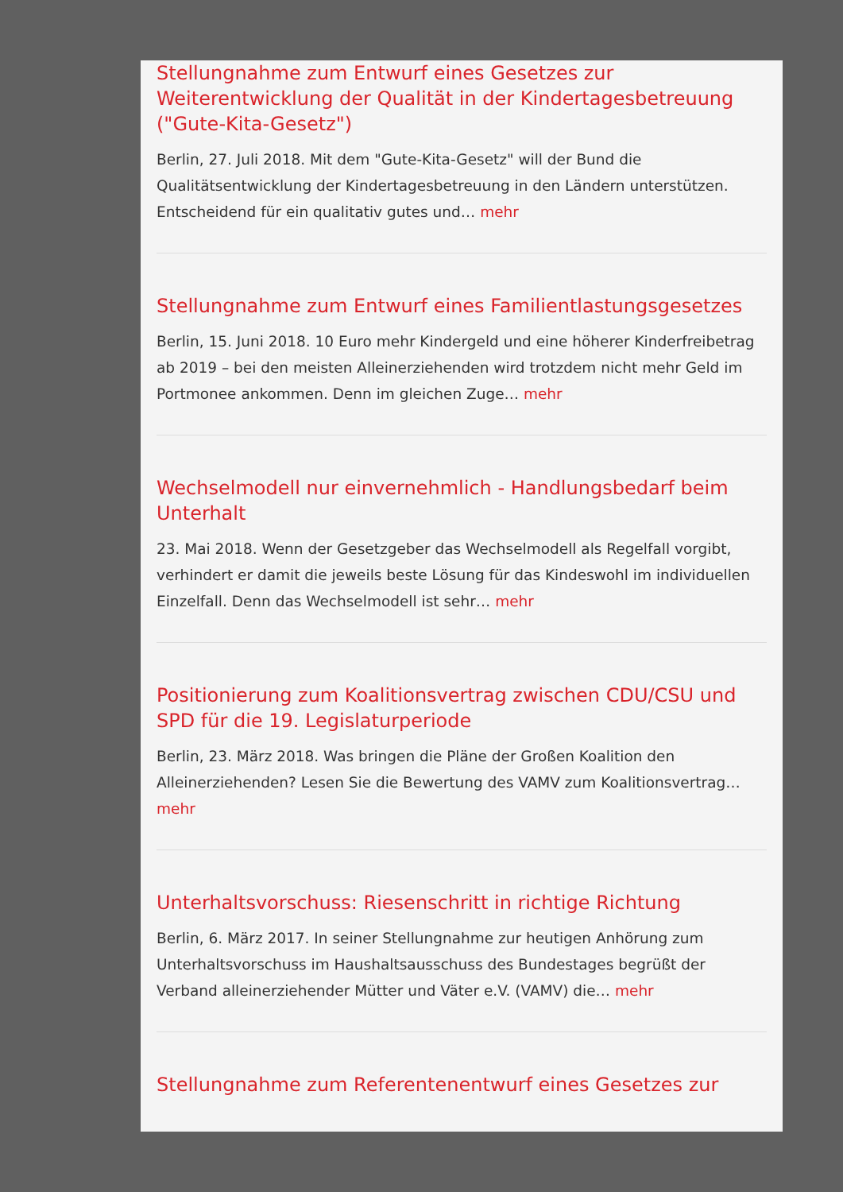Stellungnahme zum Entwurf eines Gesetzes zur Weiterentwicklung der Qualität in der Kindertagesbetreuung ("Gute-Kita-Gesetz")
Berlin, 27. Juli 2018. Mit dem "Gute-Kita-Gesetz" will der Bund die Qualitätsentwicklung der Kindertagesbetreuung in den Ländern unterstützen. Entscheidend für ein qualitativ gutes und… mehr
Stellungnahme zum Entwurf eines Familientlastungsgesetzes
Berlin, 15. Juni 2018. 10 Euro mehr Kindergeld und eine höherer Kinderfreibetrag ab 2019 – bei den meisten Alleinerziehenden wird trotzdem nicht mehr Geld im Portmonee ankommen. Denn im gleichen Zuge… mehr
Wechselmodell nur einvernehmlich - Handlungsbedarf beim Unterhalt
23. Mai 2018. Wenn der Gesetzgeber das Wechselmodell als Regelfall vorgibt, verhindert er damit die jeweils beste Lösung für das Kindeswohl im individuellen Einzelfall. Denn das Wechselmodell ist sehr… mehr
Positionierung zum Koalitionsvertrag zwischen CDU/CSU und SPD für die 19. Legislaturperiode
Berlin, 23. März 2018. Was bringen die Pläne der Großen Koalition den Alleinerziehenden? Lesen Sie die Bewertung des VAMV zum Koalitionsvertrag… mehr
Unterhaltsvorschuss: Riesenschritt in richtige Richtung
Berlin, 6. März 2017. In seiner Stellungnahme zur heutigen Anhörung zum Unterhaltsvorschuss im Haushaltsausschuss des Bundestages begrüßt der Verband alleinerziehender Mütter und Väter e.V. (VAMV) die… mehr
Stellungnahme zum Referentenentwurf eines Gesetzes zur